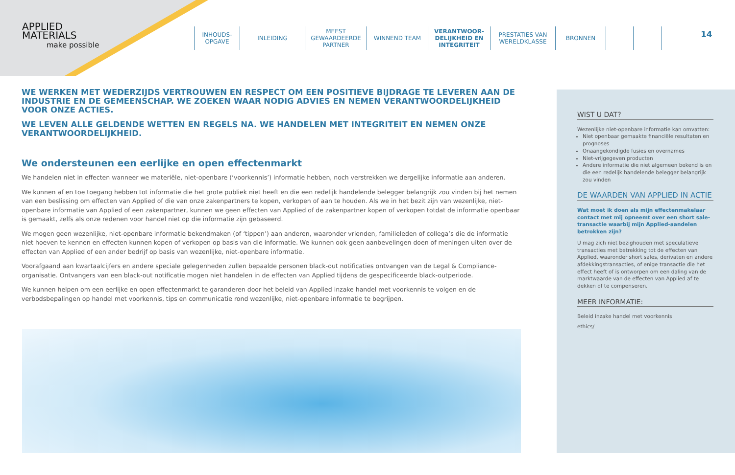APPLIED
MATERIALS
make possible
INHOUDS-
OPGAVE
INLEIDING MEEST GEWAARDEERDE PARTNER
WINNEND TEAM VERANTWOOR-DELIJKHEID EN INTEGRITEIT
PRESTATIES VAN WERELDKLASSE
BRONNEN
14
WE WERKEN MET WEDERZIJDS VERTROUWEN EN RESPECT OM EEN POSITIEVE BIJDRAGE TE LEVEREN AAN DE INDUSTRIE EN DE GEMEENSCHAP. WE ZOEKEN WAAR NODIG ADVIES EN NEMEN VERANTWOORDELIJKHEID VOOR ONZE ACTIES.
WE LEVEN ALLE GELDENDE WETTEN EN REGELS NA. WE HANDELEN MET INTEGRITEIT EN NEMEN ONZE VERANTWOORDELIJKHEID.
We ondersteunen een eerlijke en open effectenmarkt
We handelen niet in effecten wanneer we materiële, niet-openbare (‘voorkennis’) informatie hebben, noch verstrekken we dergelijke informatie aan anderen.
We kunnen af en toe toegang hebben tot informatie die het grote publiek niet heeft en die een redelijk handelende belegger belangrijk zou vinden bij het nemen van een beslissing om effecten van Applied of die van onze zakenpartners te kopen, verkopen of aan te houden. Als we in het bezit zijn van wezenlijke, niet-openbare informatie van Applied of een zakenpartner, kunnen we geen effecten van Applied of de zakenpartner kopen of verkopen totdat de informatie openbaar is gemaakt, zelfs als onze redenen voor handel niet op die informatie zijn gebaseerd.
We mogen geen wezenlijke, niet-openbare informatie bekendmaken (of ‘tippen’) aan anderen, waaronder vrienden, familieleden of collega’s die de informatie niet hoeven te kennen en effecten kunnen kopen of verkopen op basis van die informatie. We kunnen ook geen aanbevelingen doen of meningen uiten over de effecten van Applied of een ander bedrijf op basis van wezenlijke, niet-openbare informatie.
Voorafgaand aan kwartaalcijfers en andere speciale gelegenheden zullen bepaalde personen black-out notificaties ontvangen van de Legal & Compliance-organisatie. Ontvangers van een black-out notificatie mogen niet handelen in de effecten van Applied tijdens de gespecificeerde black-outperiode.
We kunnen helpen om een eerlijke en open effectenmarkt te garanderen door het beleid van Applied inzake handel met voorkennis te volgen en de verbodsbepalingen op handel met voorkennis, tips en communicatie rond wezenlijke, niet-openbare informatie te begrijpen.
WIST U DAT?
Wezenlijke niet-openbare informatie kan omvatten:
Niet openbaar gemaakte financiële resultaten en prognoses
Onaangekondigde fusies en overnames
Niet-vrijgegeven producten
Andere informatie die niet algemeen bekend is en die een redelijk handelende belegger belangrijk zou vinden
DE WAARDEN VAN APPLIED IN ACTIE
Wat moet ik doen als mijn effectenmakelaar contact met mij opneemt over een short sale-transactie waarbij mijn Applied-aandelen betrokken zijn?
U mag zich niet bezighouden met speculatieve transacties met betrekking tot de effecten van Applied, waaronder short sales, derivaten en andere afdekkingstransacties, of enige transactie die het effect heeft of is ontworpen om een daling van de marktwaarde van de effecten van Applied af te dekken of te compenseren.
MEER INFORMATIE:
Beleid inzake handel met voorkennis
ethics/